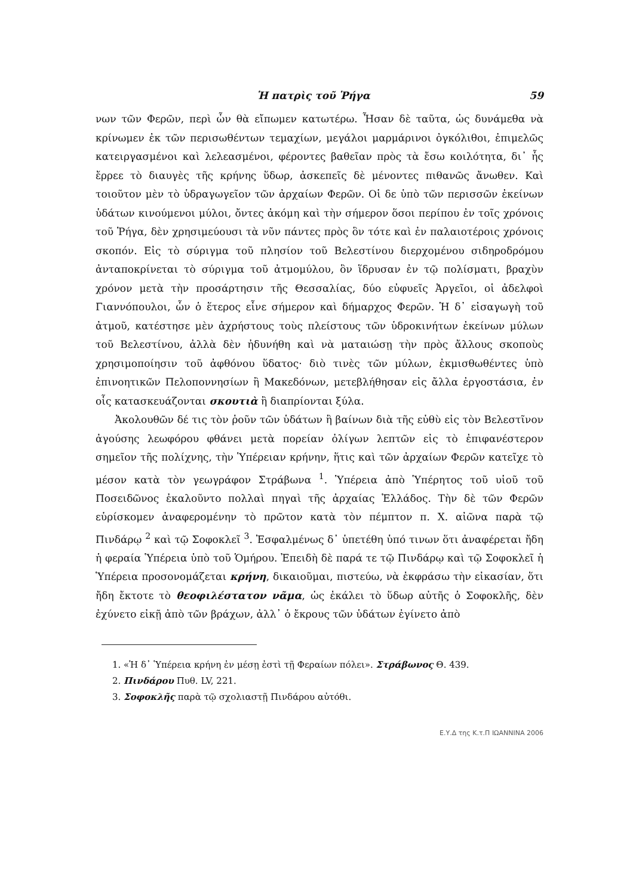Ἡ πατρὶς τοῦ Ῥήγα 59
νων τῶν Φερῶν, περὶ ὧν θὰ εἴπωμεν κατωτέρω. Ἦσαν δὲ ταῦτα, ὡς δυνάμεθα νὰ κρίνωμεν ἐκ τῶν περισωθέντων τεμαχίων, μεγάλοι μαρμάρινοι ὀγκόλιθοι, ἐπιμελῶς κατειργασμένοι καὶ λελεασμένοι, φέροντες βαθεῖαν πρὸς τὰ ἔσω κοιλότητα, δι᾽ ἧς ἔρρεε τὸ διαυγὲς τῆς κρήνης ὕδωρ, ἀσκεπεῖς δὲ μένοντες πιθανῶς ἄνωθεν. Καὶ τοιοῦτον μὲν τὸ ὑδραγωγεῖον τῶν ἀρχαίων Φερῶν. Οἱ δε ὑπὸ τῶν περισσῶν ἐκείνων ὑδάτων κινούμενοι μύλοι, ὄντες ἀκόμη καὶ τὴν σήμερον ὅσοι περίπου ἐν τοῖς χρόνοις τοῦ Ῥήγα, δὲν χρησιμεύουσι τὰ νῦν πάντες πρὸς ὃν τότε καὶ ἐν παλαιοτέροις χρόνοις σκοπόν. Εἰς τὸ σύριγμα τοῦ πλησίον τοῦ Βελεστίνου διερχομένου σιδηροδρόμου ἀνταποκρίνεται τὸ σύριγμα τοῦ ἀτμομύλου, ὃν ἵδρυσαν ἐν τῷ πολίσματι, βραχὺν χρόνον μετὰ τὴν προσάρτησιν τῆς Θεσσαλίας, δύο εὐφυεῖς Ἀργεῖοι, οἱ ἀδελφοὶ Γιαννόπουλοι, ὧν ὁ ἕτερος εἶνε σήμερον καὶ δήμαρχος Φερῶν. Ἡ δ᾽ εἰσαγωγὴ τοῦ ἀτμοῦ, κατέστησε μὲν ἀχρήστους τοὺς πλείστους τῶν ὑδροκινήτων ἐκείνων μύλων τοῦ Βελεστίνου, ἀλλὰ δὲν ἠδυνήθη καὶ νὰ ματαιώσῃ τὴν πρὸς ἄλλους σκοποὺς χρησιμοποίησιν τοῦ ἀφθόνου ὕδατος· διὸ τινὲς τῶν μύλων, ἐκμισθωθέντες ὑπὸ ἐπινοητικῶν Πελοποννησίων ἢ Μακεδόνων, μετεβλήθησαν εἰς ἄλλα ἐργοστάσια, ἐν οἷς κατασκευάζονται σκουτιὰ ἢ διαπρίονται ξύλα.
Ἀκολουθῶν δέ τις τὸν ῥοῦν τῶν ὑδάτων ἢ βαίνων διὰ τῆς εὐθὺ εἰς τὸν Βελεστῖνον ἀγούσης λεωφόρου φθάνει μετὰ πορείαν ὀλίγων λεπτῶν εἰς τὸ ἐπιφανέστερον σημεῖον τῆς πολίχνης, τὴν Ὑπέρειαν κρήνην, ἥτις καὶ τῶν ἀρχαίων Φερῶν κατεῖχε τὸ μέσον κατὰ τὸν γεωγράφον Στράβωνα <sup>1</sup>. Ὑπέρεια ἀπὸ Ὑπέρητος τοῦ υἱοῦ τοῦ Ποσειδῶνος ἐκαλοῦντο πολλαὶ πηγαὶ τῆς ἀρχαίας Ἑλλάδος. Τὴν δὲ τῶν Φερῶν εὑρίσκομεν ἀναφερομένην τὸ πρῶτον κατὰ τὸν πέμπτον π. Χ. αἰῶνα παρὰ τῷ Πινδάρῳ <sup>2</sup> καὶ τῷ Σοφοκλεῖ <sup>3</sup>. Ἐσφαλμένως δ᾽ ὑπετέθη ὑπό τινων ὅτι ἀναφέρεται ἤδη ἡ φεραία Ὑπέρεια ὑπὸ τοῦ Ὁμήρου. Ἐπειδὴ δὲ παρά τε τῷ Πινδάρῳ καὶ τῷ Σοφοκλεῖ ἡ Ὑπέρεια προσονομάζεται κρήνη, δικαιοῦμαι, πιστεύω, νὰ ἐκφράσω τὴν εἰκασίαν, ὅτι ἤδη ἔκτοτε τὸ θεοφιλέστατον νᾶμα, ὡς ἐκάλει τὸ ὕδωρ αὐτῆς ὁ Σοφοκλῆς, δὲν ἐχύνετο εἰκῇ ἀπὸ τῶν βράχων, ἀλλ᾽ ὁ ἔκρους τῶν ὑδάτων ἐγίνετο ἀπὸ
1. «Ἡ δ᾽ Ὑπέρεια κρήνη ἐν μέσῃ ἐστὶ τῇ Φεραίων πόλει». Στράβωνος Θ. 439.
2. Πινδάρου Πυθ. LV, 221.
3. Σοφοκλῆς παρὰ τῷ σχολιαστῇ Πινδάρου αὐτόθι.
Ε.Υ.Δ της Κ.τ.Π ΙΩΑΝΝΙΝΑ 2006